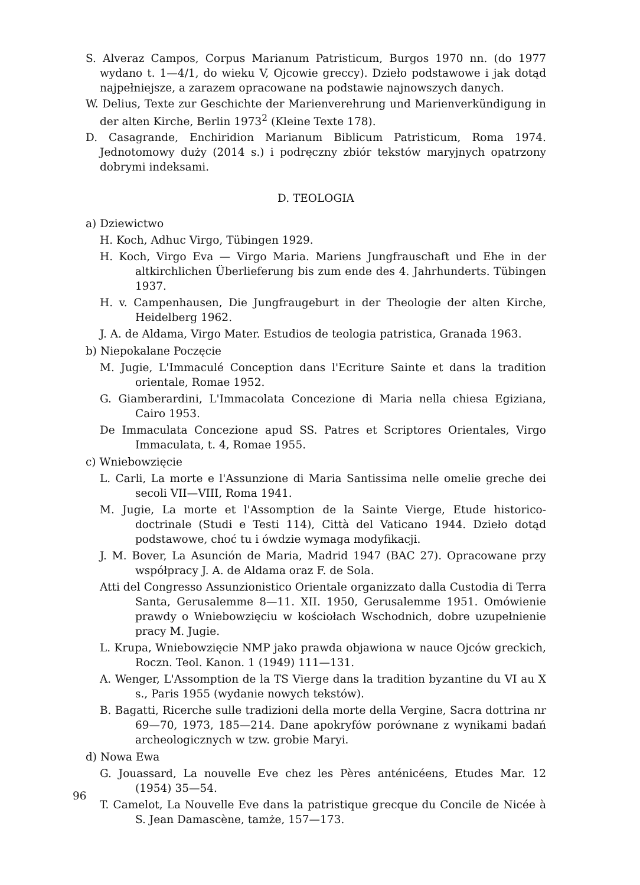S. Alveraz Campos, Corpus Marianum Patristicum, Burgos 1970 nn. (do 1977 wydano t. 1—4/1, do wieku V, Ojcowie greccy). Dzieło podstawowe i jak dotąd najpełniejsze, a zarazem opracowane na podstawie najnowszych danych.
W. Delius, Texte zur Geschichte der Marienverehrung und Marienverkündigung in der alten Kirche, Berlin 1973<sup>2</sup> (Kleine Texte 178).
D. Casagrande, Enchiridion Marianum Biblicum Patristicum, Roma 1974. Jednotomowy duży (2014 s.) i podręczny zbiór tekstów maryjnych opatrzony dobrymi indeksami.
D. TEOLOGIA
a) Dziewictwo
H. Koch, Adhuc Virgo, Tübingen 1929.
H. Koch, Virgo Eva — Virgo Maria. Mariens Jungfrauschaft und Ehe in der altkirchlichen Überlieferung bis zum ende des 4. Jahrhunderts. Tübingen 1937.
H. v. Campenhausen, Die Jungfraugeburt in der Theologie der alten Kirche, Heidelberg 1962.
J. A. de Aldama, Virgo Mater. Estudios de teologia patristica, Granada 1963.
b) Niepokalane Poczęcie
M. Jugie, L'Immaculé Conception dans l'Ecriture Sainte et dans la tradition orientale, Romae 1952.
G. Giamberardini, L'Immacolata Concezione di Maria nella chiesa Egiziana, Cairo 1953.
De Immaculata Concezione apud SS. Patres et Scriptores Orientales, Virgo Immaculata, t. 4, Romae 1955.
c) Wniebowzięcie
L. Carli, La morte e l'Assunzione di Maria Santissima nelle omelie greche dei secoli VII—VIII, Roma 1941.
M. Jugie, La morte et l'Assomption de la Sainte Vierge, Etude historico-doctrinale (Studi e Testi 114), Città del Vaticano 1944. Dzieło dotąd podstawowe, choć tu i ówdzie wymaga modyfikacji.
J. M. Bover, La Asunción de Maria, Madrid 1947 (BAC 27). Opracowane przy współpracy J. A. de Aldama oraz F. de Sola.
Atti del Congresso Assunzionistico Orientale organizzato dalla Custodia di Terra Santa, Gerusalemme 8—11. XII. 1950, Gerusalemme 1951. Omówienie prawdy o Wniebowzięciu w kościołach Wschodnich, dobre uzupełnienie pracy M. Jugie.
L. Krupa, Wniebowzięcie NMP jako prawda objawiona w nauce Ojców greckich, Roczn. Teol. Kanon. 1 (1949) 111—131.
A. Wenger, L'Assomption de la TS Vierge dans la tradition byzantine du VI au X s., Paris 1955 (wydanie nowych tekstów).
B. Bagatti, Ricerche sulle tradizioni della morte della Vergine, Sacra dottrina nr 69—70, 1973, 185—214. Dane apokryfów porównane z wynikami badań archeologicznych w tzw. grobie Maryi.
d) Nowa Ewa
G. Jouassard, La nouvelle Eve chez les Pères anténicéens, Etudes Mar. 12 (1954) 35—54.
T. Camelot, La Nouvelle Eve dans la patristique grecque du Concile de Nicée à S. Jean Damascène, tamże, 157—173.
96